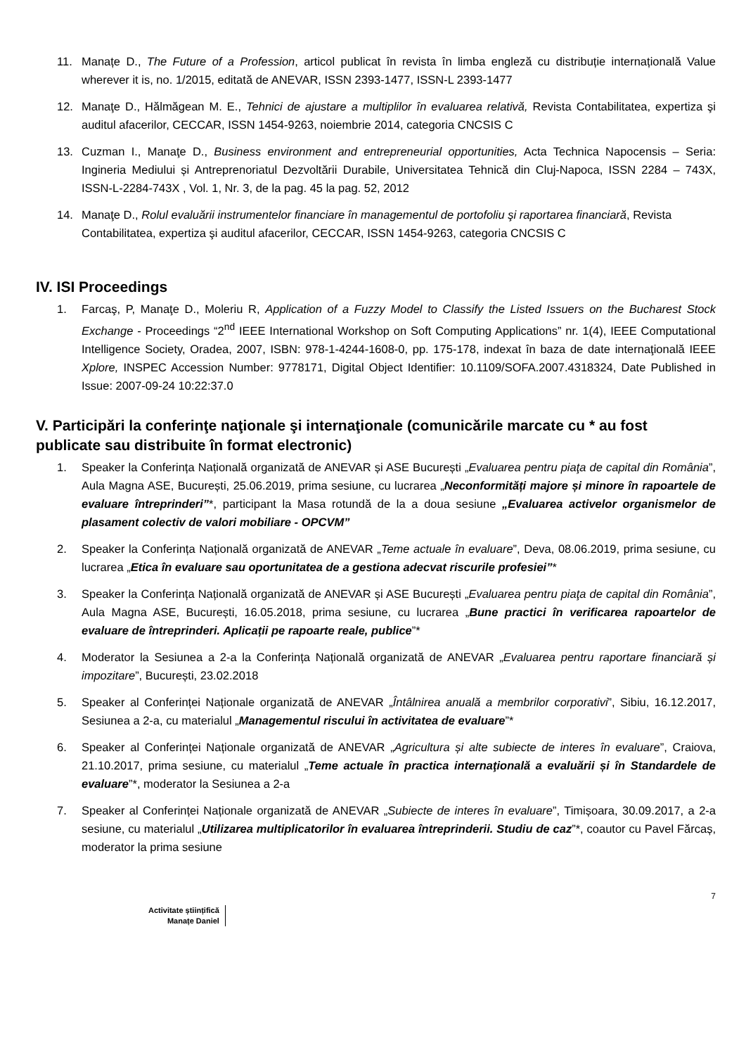11. Manațe D., The Future of a Profession, articol publicat în revista în limba engleză cu distribuție internațională Value wherever it is, no. 1/2015, editată de ANEVAR, ISSN 2393-1477, ISSN-L 2393-1477
12. Manaţe D., Hălmăgean M. E., Tehnici de ajustare a multiplilor în evaluarea relativă, Revista Contabilitatea, expertiza şi auditul afacerilor, CECCAR, ISSN 1454-9263, noiembrie 2014, categoria CNCSIS C
13. Cuzman I., Manaţe D., Business environment and entrepreneurial opportunities, Acta Technica Napocensis – Seria: Ingineria Mediului și Antreprenoriatul Dezvoltării Durabile, Universitatea Tehnică din Cluj-Napoca, ISSN 2284 – 743X, ISSN-L-2284-743X , Vol. 1, Nr. 3, de la pag. 45 la pag. 52, 2012
14. Manaţe D., Rolul evaluării instrumentelor financiare în managementul de portofoliu şi raportarea financiară, Revista Contabilitatea, expertiza şi auditul afacerilor, CECCAR, ISSN 1454-9263, categoria CNCSIS C
IV. ISI Proceedings
1. Farcaş, P, Manaţe D., Moleriu R, Application of a Fuzzy Model to Classify the Listed Issuers on the Bucharest Stock Exchange - Proceedings “2<sup>nd</sup> IEEE International Workshop on Soft Computing Applications” nr. 1(4), IEEE Computational Intelligence Society, Oradea, 2007, ISBN: 978-1-4244-1608-0, pp. 175-178, indexat în baza de date internaţională IEEE Xplore, INSPEC Accession Number: 9778171, Digital Object Identifier: 10.1109/SOFA.2007.4318324, Date Published in Issue: 2007-09-24 10:22:37.0
V. Participări la conferinţe naţionale şi internaţionale (comunicările marcate cu * au fost publicate sau distribuite în format electronic)
1. Speaker la Conferința Națională organizată de ANEVAR și ASE București „Evaluarea pentru piaţa de capital din România”, Aula Magna ASE, București, 25.06.2019, prima sesiune, cu lucrarea „Neconformități majore și minore în rapoartele de evaluare întreprinderi”*, participant la Masa rotundă de la a doua sesiune „Evaluarea activelor organismelor de plasament colectiv de valori mobiliare - OPCVM”
2. Speaker la Conferința Națională organizată de ANEVAR „Teme actuale în evaluare”, Deva, 08.06.2019, prima sesiune, cu lucrarea „Etica în evaluare sau oportunitatea de a gestiona adecvat riscurile profesiei”*
3. Speaker la Conferința Națională organizată de ANEVAR și ASE București „Evaluarea pentru piaţa de capital din România”, Aula Magna ASE, București, 16.05.2018, prima sesiune, cu lucrarea „Bune practici în verificarea rapoartelor de evaluare de întreprinderi. Aplicații pe rapoarte reale, publice”*
4. Moderator la Sesiunea a 2-a la Conferința Națională organizată de ANEVAR „Evaluarea pentru raportare financiară și impozitare”, București, 23.02.2018
5. Speaker al Conferinței Naționale organizată de ANEVAR „Întâlnirea anuală a membrilor corporativi”, Sibiu, 16.12.2017, Sesiunea a 2-a, cu materialul „Managementul riscului în activitatea de evaluare”*
6. Speaker al Conferinței Naționale organizată de ANEVAR „Agricultura și alte subiecte de interes în evaluare”, Craiova, 21.10.2017, prima sesiune, cu materialul „Teme actuale în practica internaţională a evaluării și în Standardele de evaluare”*, moderator la Sesiunea a 2-a
7. Speaker al Conferinței Naționale organizată de ANEVAR „Subiecte de interes în evaluare”, Timișoara, 30.09.2017, a 2-a sesiune, cu materialul „Utilizarea multiplicatorilor în evaluarea întreprinderii. Studiu de caz”*, coautor cu Pavel Fărcaș, moderator la prima sesiune
Activitate științifică
Manațe Daniel
7